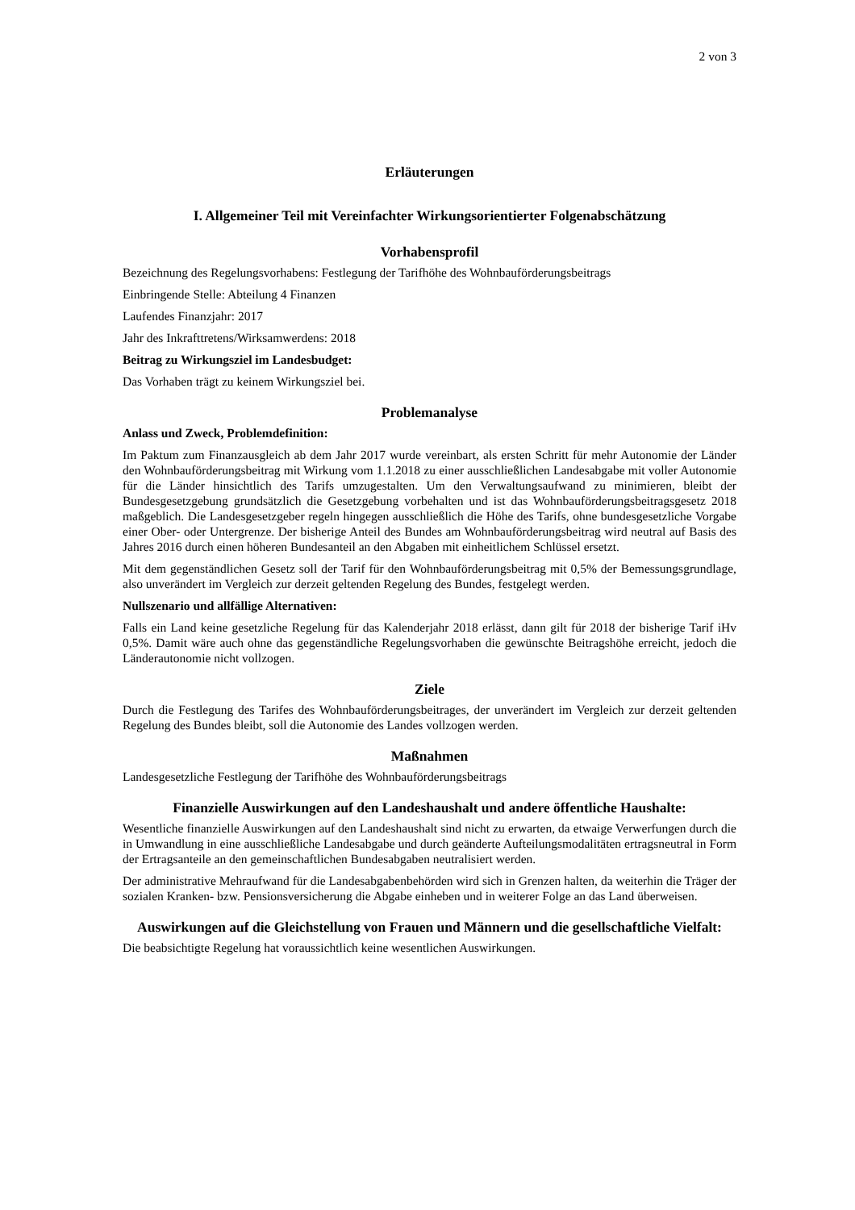2 von 3
Erläuterungen
I. Allgemeiner Teil mit Vereinfachter Wirkungsorientierter Folgenabschätzung
Vorhabensprofil
Bezeichnung des Regelungsvorhabens: Festlegung der Tarifhöhe des Wohnbauförderungsbeitrags
Einbringende Stelle: Abteilung 4 Finanzen
Laufendes Finanzjahr: 2017
Jahr des Inkrafttretens/Wirksamwerdens: 2018
Beitrag zu Wirkungsziel im Landesbudget:
Das Vorhaben trägt zu keinem Wirkungsziel bei.
Problemanalyse
Anlass und Zweck, Problemdefinition:
Im Paktum zum Finanzausgleich ab dem Jahr 2017 wurde vereinbart, als ersten Schritt für mehr Autonomie der Länder den Wohnbauförderungsbeitrag mit Wirkung vom 1.1.2018 zu einer ausschließlichen Landesabgabe mit voller Autonomie für die Länder hinsichtlich des Tarifs umzugestalten. Um den Verwaltungsaufwand zu minimieren, bleibt der Bundesgesetzgebung grundsätzlich die Gesetzgebung vorbehalten und ist das Wohnbauförderungsbeitragsgesetz 2018 maßgeblich. Die Landesgesetzgeber regeln hingegen ausschließlich die Höhe des Tarifs, ohne bundesgesetzliche Vorgabe einer Ober- oder Untergrenze. Der bisherige Anteil des Bundes am Wohnbauförderungsbeitrag wird neutral auf Basis des Jahres 2016 durch einen höheren Bundesanteil an den Abgaben mit einheitlichem Schlüssel ersetzt.
Mit dem gegenständlichen Gesetz soll der Tarif für den Wohnbauförderungsbeitrag mit 0,5% der Bemessungsgrundlage, also unverändert im Vergleich zur derzeit geltenden Regelung des Bundes, festgelegt werden.
Nullszenario und allfällige Alternativen:
Falls ein Land keine gesetzliche Regelung für das Kalenderjahr 2018 erlässt, dann gilt für 2018 der bisherige Tarif iHv 0,5%. Damit wäre auch ohne das gegenständliche Regelungsvorhaben die gewünschte Beitragshöhe erreicht, jedoch die Länderautonomie nicht vollzogen.
Ziele
Durch die Festlegung des Tarifes des Wohnbauförderungsbeitrages, der unverändert im Vergleich zur derzeit geltenden Regelung des Bundes bleibt, soll die Autonomie des Landes vollzogen werden.
Maßnahmen
Landesgesetzliche Festlegung der Tarifhöhe des Wohnbauförderungsbeitrags
Finanzielle Auswirkungen auf den Landeshaushalt und andere öffentliche Haushalte:
Wesentliche finanzielle Auswirkungen auf den Landeshaushalt sind nicht zu erwarten, da etwaige Verwerfungen durch die in Umwandlung in eine ausschließliche Landesabgabe und durch geänderte Aufteilungsmodalitäten ertragsneutral in Form der Ertragsanteile an den gemeinschaftlichen Bundesabgaben neutralisiert werden.
Der administrative Mehraufwand für die Landesabgabenbehörden wird sich in Grenzen halten, da weiterhin die Träger der sozialen Kranken- bzw. Pensionsversicherung die Abgabe einheben und in weiterer Folge an das Land überweisen.
Auswirkungen auf die Gleichstellung von Frauen und Männern und die gesellschaftliche Vielfalt:
Die beabsichtigte Regelung hat voraussichtlich keine wesentlichen Auswirkungen.